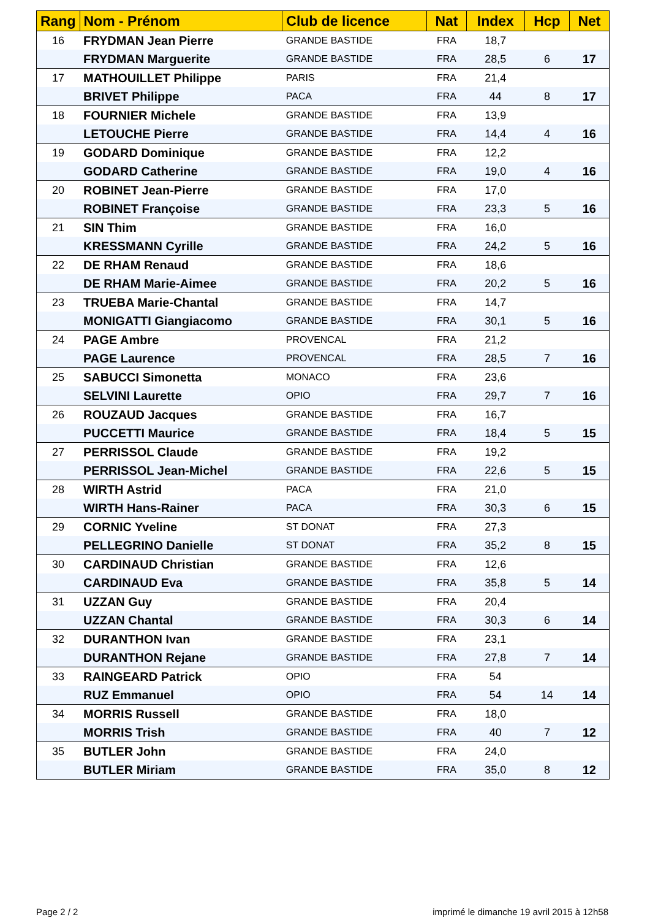| Rang | Nom - Prénom | Club de licence | Nat | Index | Hcp | Net |
| --- | --- | --- | --- | --- | --- | --- |
| 16 | FRYDMAN Jean Pierre | GRANDE BASTIDE | FRA | 18,7 | | |
| | FRYDMAN Marguerite | GRANDE BASTIDE | FRA | 28,5 | 6 | 17 |
| 17 | MATHOUILLET Philippe | PARIS | FRA | 21,4 | | |
| | BRIVET Philippe | PACA | FRA | 44 | 8 | 17 |
| 18 | FOURNIER Michele | GRANDE BASTIDE | FRA | 13,9 | | |
| | LETOUCHE Pierre | GRANDE BASTIDE | FRA | 14,4 | 4 | 16 |
| 19 | GODARD Dominique | GRANDE BASTIDE | FRA | 12,2 | | |
| | GODARD Catherine | GRANDE BASTIDE | FRA | 19,0 | 4 | 16 |
| 20 | ROBINET Jean-Pierre | GRANDE BASTIDE | FRA | 17,0 | | |
| | ROBINET Françoise | GRANDE BASTIDE | FRA | 23,3 | 5 | 16 |
| 21 | SIN Thim | GRANDE BASTIDE | FRA | 16,0 | | |
| | KRESSMANN Cyrille | GRANDE BASTIDE | FRA | 24,2 | 5 | 16 |
| 22 | DE RHAM Renaud | GRANDE BASTIDE | FRA | 18,6 | | |
| | DE RHAM Marie-Aimee | GRANDE BASTIDE | FRA | 20,2 | 5 | 16 |
| 23 | TRUEBA Marie-Chantal | GRANDE BASTIDE | FRA | 14,7 | | |
| | MONIGATTI Giangiacomo | GRANDE BASTIDE | FRA | 30,1 | 5 | 16 |
| 24 | PAGE Ambre | PROVENCAL | FRA | 21,2 | | |
| | PAGE Laurence | PROVENCAL | FRA | 28,5 | 7 | 16 |
| 25 | SABUCCI Simonetta | MONACO | FRA | 23,6 | | |
| | SELVINI Laurette | OPIO | FRA | 29,7 | 7 | 16 |
| 26 | ROUZAUD Jacques | GRANDE BASTIDE | FRA | 16,7 | | |
| | PUCCETTI Maurice | GRANDE BASTIDE | FRA | 18,4 | 5 | 15 |
| 27 | PERRISSOL Claude | GRANDE BASTIDE | FRA | 19,2 | | |
| | PERRISSOL Jean-Michel | GRANDE BASTIDE | FRA | 22,6 | 5 | 15 |
| 28 | WIRTH Astrid | PACA | FRA | 21,0 | | |
| | WIRTH Hans-Rainer | PACA | FRA | 30,3 | 6 | 15 |
| 29 | CORNIC Yveline | ST DONAT | FRA | 27,3 | | |
| | PELLEGRINO Danielle | ST DONAT | FRA | 35,2 | 8 | 15 |
| 30 | CARDINAUD Christian | GRANDE BASTIDE | FRA | 12,6 | | |
| | CARDINAUD Eva | GRANDE BASTIDE | FRA | 35,8 | 5 | 14 |
| 31 | UZZAN Guy | GRANDE BASTIDE | FRA | 20,4 | | |
| | UZZAN Chantal | GRANDE BASTIDE | FRA | 30,3 | 6 | 14 |
| 32 | DURANTHON Ivan | GRANDE BASTIDE | FRA | 23,1 | | |
| | DURANTHON Rejane | GRANDE BASTIDE | FRA | 27,8 | 7 | 14 |
| 33 | RAINGEARD Patrick | OPIO | FRA | 54 | | |
| | RUZ Emmanuel | OPIO | FRA | 54 | 14 | 14 |
| 34 | MORRIS Russell | GRANDE BASTIDE | FRA | 18,0 | | |
| | MORRIS Trish | GRANDE BASTIDE | FRA | 40 | 7 | 12 |
| 35 | BUTLER John | GRANDE BASTIDE | FRA | 24,0 | | |
| | BUTLER Miriam | GRANDE BASTIDE | FRA | 35,0 | 8 | 12 |
Page 2 / 2 imprimé le dimanche 19 avril 2015 à 12h58